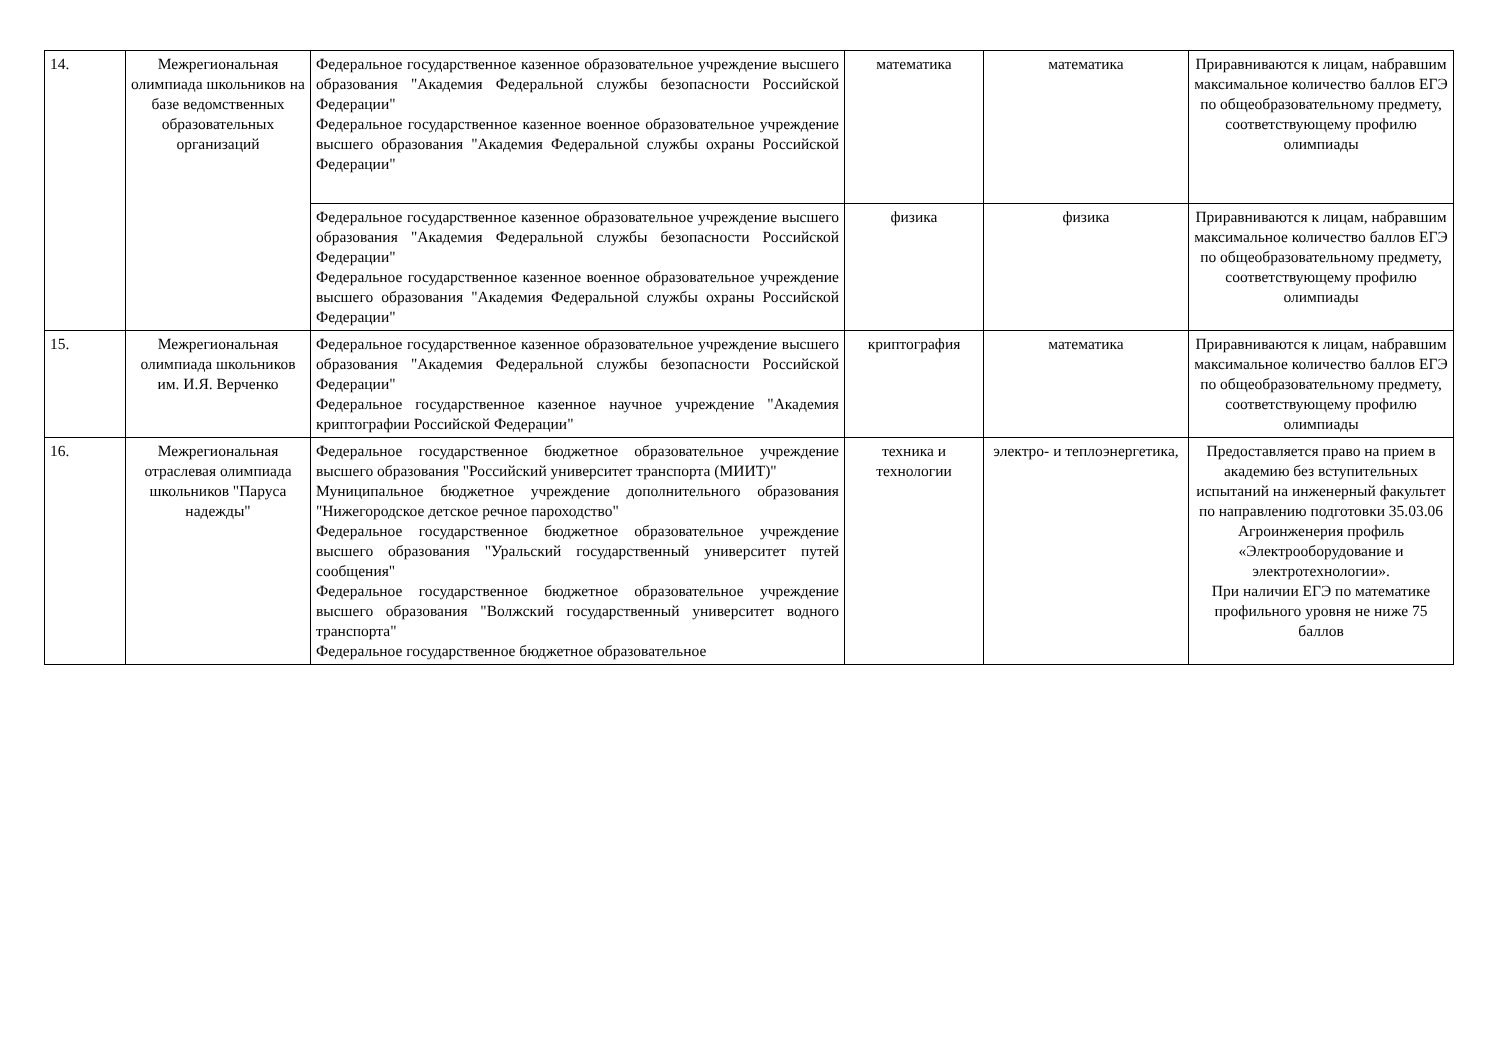| 14. | Межрегиональная олимпиада школьников на базе ведомственных образовательных организаций | Федеральное государственное казенное образовательное учреждение высшего образования "Академия Федеральной службы безопасности Российской Федерации" Федеральное государственное казенное военное образовательное учреждение высшего образования "Академия Федеральной службы охраны Российской Федерации" | математика | математика | Приравниваются к лицам, набравшим максимальное количество баллов ЕГЭ по общеобразовательному предмету, соответствующему профилю олимпиады |
| | | Федеральное государственное казенное образовательное учреждение высшего образования "Академия Федеральной службы безопасности Российской Федерации" Федеральное государственное казенное военное образовательное учреждение высшего образования "Академия Федеральной службы охраны Российской Федерации" | физика | физика | Приравниваются к лицам, набравшим максимальное количество баллов ЕГЭ по общеобразовательному предмету, соответствующему профилю олимпиады |
| 15. | Межрегиональная олимпиада школьников им. И.Я. Верченко | Федеральное государственное казенное образовательное учреждение высшего образования "Академия Федеральной службы безопасности Российской Федерации" Федеральное государственное казенное научное учреждение "Академия криптографии Российской Федерации" | криптография | математика | Приравниваются к лицам, набравшим максимальное количество баллов ЕГЭ по общеобразовательному предмету, соответствующему профилю олимпиады |
| 16. | Межрегиональная отраслевая олимпиада школьников "Паруса надежды" | Федеральное государственное бюджетное образовательное учреждение высшего образования "Российский университет транспорта (МИИТ)" Муниципальное бюджетное учреждение дополнительного образования "Нижегородское детское речное пароходство" Федеральное государственное бюджетное образовательное учреждение высшего образования "Уральский государственный университет путей сообщения" Федеральное государственное бюджетное образовательное учреждение высшего образования "Волжский государственный университет водного транспорта" Федеральное государственное бюджетное образовательное | техника и технологии | электро- и теплоэнергетика, | Предоставляется право на прием в академию без вступительных испытаний на инженерный факультет по направлению подготовки 35.03.06 Агроинженерия профиль «Электрооборудование и электротехнологии». При наличии ЕГЭ по математике профильного уровня не ниже 75 баллов |